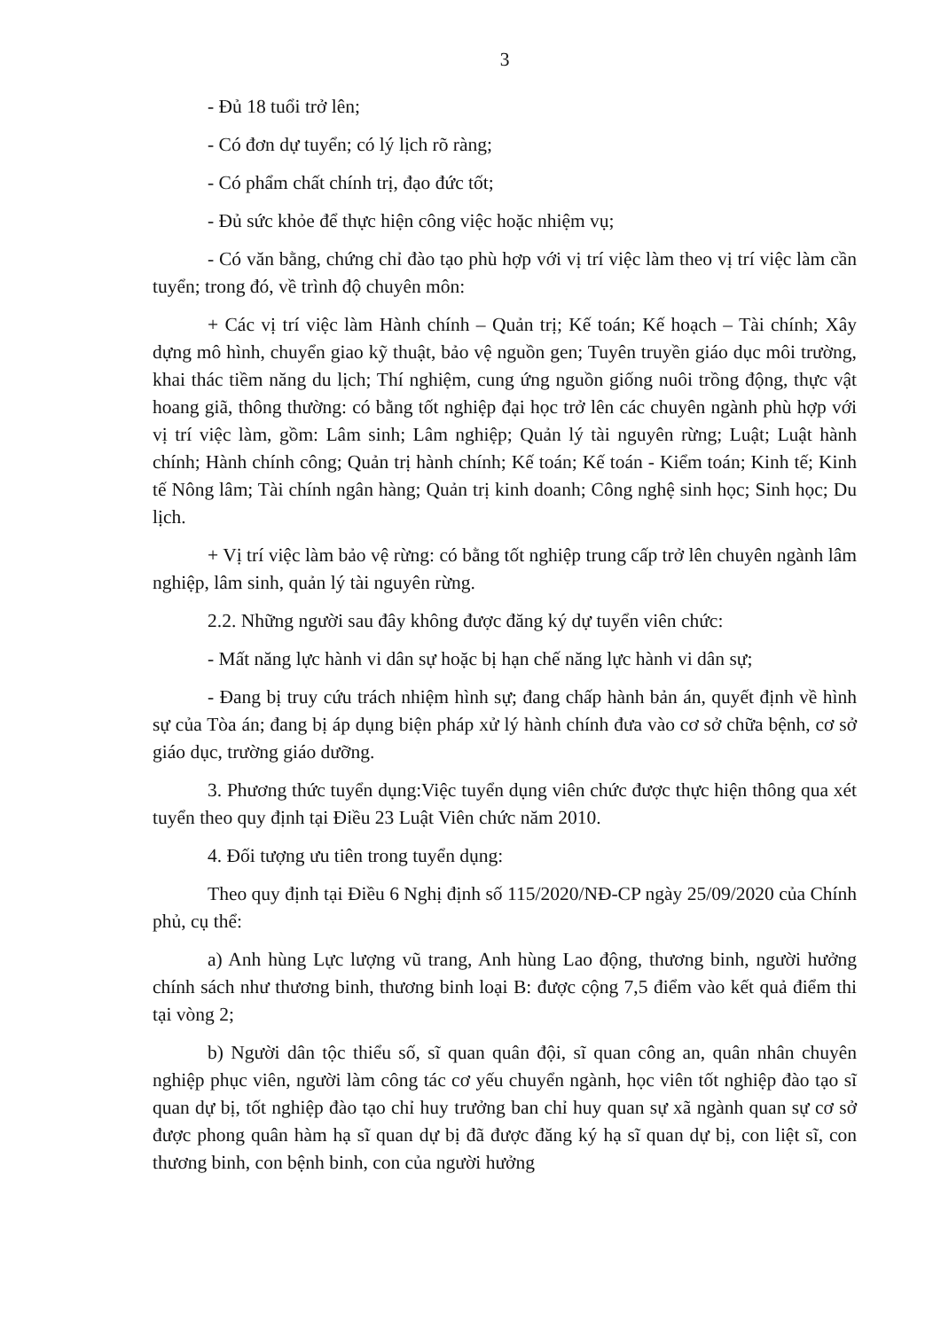3
- Đủ 18 tuổi trở lên;
- Có đơn dự tuyển; có lý lịch rõ ràng;
- Có phẩm chất chính trị, đạo đức tốt;
- Đủ sức khỏe để thực hiện công việc hoặc nhiệm vụ;
- Có văn bằng, chứng chỉ đào tạo phù hợp với vị trí việc làm theo vị trí việc làm cần tuyển; trong đó, về trình độ chuyên môn:
+ Các vị trí việc làm Hành chính – Quản trị; Kế toán; Kế hoạch – Tài chính; Xây dựng mô hình, chuyển giao kỹ thuật, bảo vệ nguồn gen; Tuyên truyền giáo dục môi trường, khai thác tiềm năng du lịch; Thí nghiệm, cung ứng nguồn giống nuôi trồng động, thực vật hoang giã, thông thường: có bằng tốt nghiệp đại học trở lên các chuyên ngành phù hợp với vị trí việc làm, gồm: Lâm sinh; Lâm nghiệp; Quản lý tài nguyên rừng; Luật; Luật hành chính; Hành chính công; Quản trị hành chính; Kế toán; Kế toán - Kiểm toán; Kinh tế; Kinh tế Nông lâm; Tài chính ngân hàng; Quản trị kinh doanh; Công nghệ sinh học; Sinh học; Du lịch.
+ Vị trí việc làm bảo vệ rừng: có bằng tốt nghiệp trung cấp trở lên chuyên ngành lâm nghiệp, lâm sinh, quản lý tài nguyên rừng.
2.2. Những người sau đây không được đăng ký dự tuyển viên chức:
- Mất năng lực hành vi dân sự hoặc bị hạn chế năng lực hành vi dân sự;
- Đang bị truy cứu trách nhiệm hình sự; đang chấp hành bản án, quyết định về hình sự của Tòa án; đang bị áp dụng biện pháp xử lý hành chính đưa vào cơ sở chữa bệnh, cơ sở giáo dục, trường giáo dưỡng.
3. Phương thức tuyển dụng:Việc tuyển dụng viên chức được thực hiện thông qua xét tuyển theo quy định tại Điều 23 Luật Viên chức năm 2010.
4. Đối tượng ưu tiên trong tuyển dụng:
Theo quy định tại Điều 6 Nghị định số 115/2020/NĐ-CP ngày 25/09/2020 của Chính phủ, cụ thể:
a) Anh hùng Lực lượng vũ trang, Anh hùng Lao động, thương binh, người hưởng chính sách như thương binh, thương binh loại B: được cộng 7,5 điểm vào kết quả điểm thi tại vòng 2;
b) Người dân tộc thiểu số, sĩ quan quân đội, sĩ quan công an, quân nhân chuyên nghiệp phục viên, người làm công tác cơ yếu chuyển ngành, học viên tốt nghiệp đào tạo sĩ quan dự bị, tốt nghiệp đào tạo chỉ huy trưởng ban chỉ huy quan sự xã ngành quan sự cơ sở được phong quân hàm hạ sĩ quan dự bị đã được đăng ký hạ sĩ quan dự bị, con liệt sĩ, con thương binh, con bệnh binh, con của người hưởng